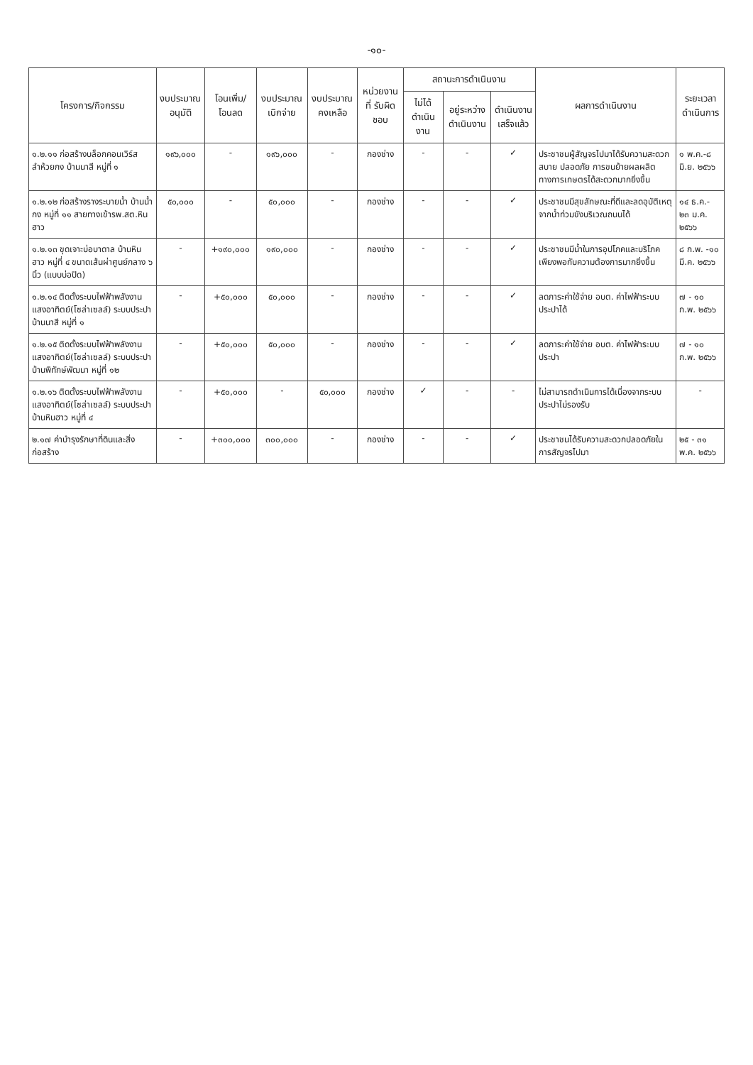-๑๐-
| โครงการ/กิจกรรม | งบประมาณ อนุมัติ | โอนเพิ่ม/ โอนลด | งบประมาณ เบิกจ่าย | งบประมาณ คงเหลือ | หน่วยงานที่ รับผิดชอบ | สถานะการดำเนินงาน | | | ผลการดำเนินงาน | ระยะเวลา ดำเนินการ |
| --- | --- | --- | --- | --- | --- | --- | --- | --- | --- | --- |
| | | | | | | ไม่ได้ ดำเนินงาน | อยู่ระหว่าง ดำเนินงาน | ดำเนินงาน เสร็จแล้ว | | |
| ๑.๒.๑๑ ก่อสร้างบล็อกคอนเวิร์สลำห้วยกง บ้านนาสี หมู่ที่ ๑ | ๑๙๖,๐๐๐ | - | ๑๙๖,๐๐๐ | - | กองช่าง | - | - | ✓ | ประชาชนผู้สัญจรไปมาได้รับความสะดวกสบาย ปลอดภัย การขนย้ายผลผลิตทางการเกษตรได้สะดวกมากยิ่งขึ้น | ๑ พ.ค.-๘ มิ.ย. ๒๕๖๖ |
| ๑.๒.๑๒ ก่อสร้างรางระบายน้ำ บ้านน้ำกง หมู่ที่ ๑๑ สายทางเข้ารพ.สต.หินฮาว | ๕๐,๐๐๐ | - | ๕๐,๐๐๐ | - | กองช่าง | - | - | ✓ | ประชาชนมีสุขลักษณะที่ดีและลดอุบัติเหตุจากน้ำท่วมขังบริเวณถนนได้ | ๑๔ ธ.ค.- ๒๓ ม.ค. ๒๕๖๖ |
| ๑.๒.๑๓ ขุดเจาะบ่อบาดาล บ้านหินฮาว หมู่ที่ ๔ ขนาดเส้นผ่าศูนย์กลาง ๖ นิ้ว (แบบบ่อปิด) | - | +๑๙๐,๐๐๐ | ๑๙๐,๐๐๐ | - | กองช่าง | - | - | ✓ | ประชาชนมีน้ำในการอุปโภคและบริโภคเพียงพอกับความต้องการมากยิ่งขึ้น | ๘ ก.พ. -๑๐ มี.ค. ๒๕๖๖ |
| ๑.๒.๑๔ ติดตั้งระบบไฟฟ้าพลังงานแสงอาทิตย์(โซล่าเซลล์) ระบบประปาบ้านนาสี หมู่ที่ ๑ | - | +๕๐,๐๐๐ | ๕๐,๐๐๐ | - | กองช่าง | - | - | ✓ | ลดภาระค่าใช้จ่าย อบต. ค่าไฟฟ้าระบบประปาได้ | ๗ - ๑๐ ก.พ. ๒๕๖๖ |
| ๑.๒.๑๕ ติดตั้งระบบไฟฟ้าพลังงานแสงอาทิตย์(โซล่าเซลล์) ระบบประปาบ้านพิทักษ์พัฒนา หมู่ที่ ๑๒ | - | +๕๐,๐๐๐ | ๕๐,๐๐๐ | - | กองช่าง | - | - | ✓ | ลดภาระค่าใช้จ่าย อบต. ค่าไฟฟ้าระบบประปา | ๗ - ๑๐ ก.พ. ๒๕๖๖ |
| ๑.๒.๑๖ ติดตั้งระบบไฟฟ้าพลังงานแสงอาทิตย์(โซล่าเซลล์) ระบบประปาบ้านหินฮาว หมู่ที่ ๔ | - | +๕๐,๐๐๐ | - | ๕๐,๐๐๐ | กองช่าง | ✓ | - | - | ไม่สามารถดำเนินการได้เนื่องจากระบบประปาไม่รองรับ | - |
| ๒.๑๗ ค่าบำรุงรักษาที่ดินและสิ่งก่อสร้าง | - | +๓๐๐,๐๐๐ | ๓๐๐,๐๐๐ | - | กองช่าง | - | - | ✓ | ประชาชนได้รับความสะดวกปลอดภัยในการสัญจรไปมา | ๒๕ - ๓๑ พ.ค. ๒๕๖๖ |